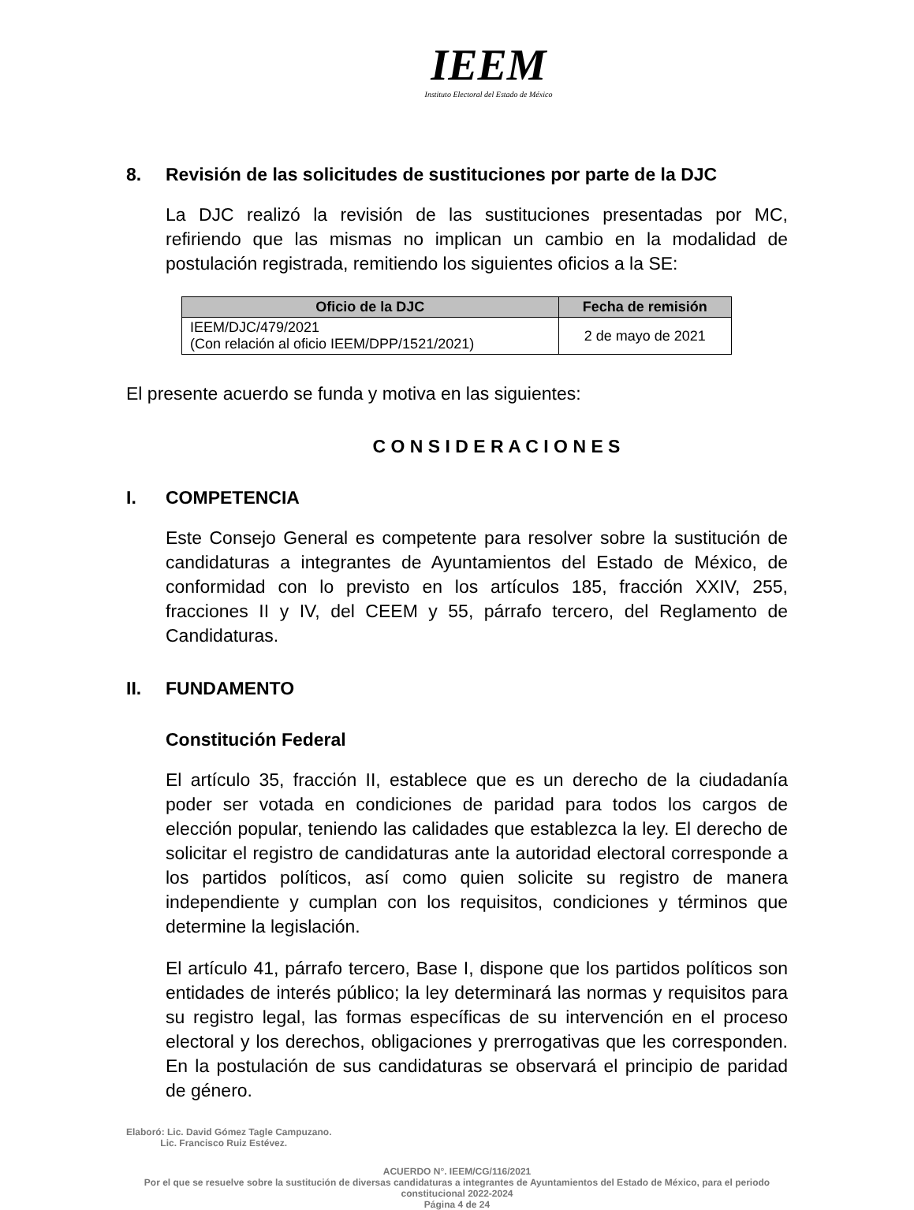IEEM
Instituto Electoral del Estado de México
8. Revisión de las solicitudes de sustituciones por parte de la DJC
La DJC realizó la revisión de las sustituciones presentadas por MC, refiriendo que las mismas no implican un cambio en la modalidad de postulación registrada, remitiendo los siguientes oficios a la SE:
| Oficio de la DJC | Fecha de remisión |
| --- | --- |
| IEEM/DJC/479/2021 (Con relación al oficio IEEM/DPP/1521/2021) | 2 de mayo de 2021 |
El presente acuerdo se funda y motiva en las siguientes:
C O N S I D E R A C I O N E S
I. COMPETENCIA
Este Consejo General es competente para resolver sobre la sustitución de candidaturas a integrantes de Ayuntamientos del Estado de México, de conformidad con lo previsto en los artículos 185, fracción XXIV, 255, fracciones II y IV, del CEEM y 55, párrafo tercero, del Reglamento de Candidaturas.
II. FUNDAMENTO
Constitución Federal
El artículo 35, fracción II, establece que es un derecho de la ciudadanía poder ser votada en condiciones de paridad para todos los cargos de elección popular, teniendo las calidades que establezca la ley. El derecho de solicitar el registro de candidaturas ante la autoridad electoral corresponde a los partidos políticos, así como quien solicite su registro de manera independiente y cumplan con los requisitos, condiciones y términos que determine la legislación.
El artículo 41, párrafo tercero, Base I, dispone que los partidos políticos son entidades de interés público; la ley determinará las normas y requisitos para su registro legal, las formas específicas de su intervención en el proceso electoral y los derechos, obligaciones y prerrogativas que les corresponden. En la postulación de sus candidaturas se observará el principio de paridad de género.
Elaboró: Lic. David Gómez Tagle Campuzano.
Lic. Francisco Ruiz Estévez.
ACUERDO N°. IEEM/CG/116/2021
Por el que se resuelve sobre la sustitución de diversas candidaturas a integrantes de Ayuntamientos del Estado de México, para el periodo constitucional 2022-2024
Página 4 de 24